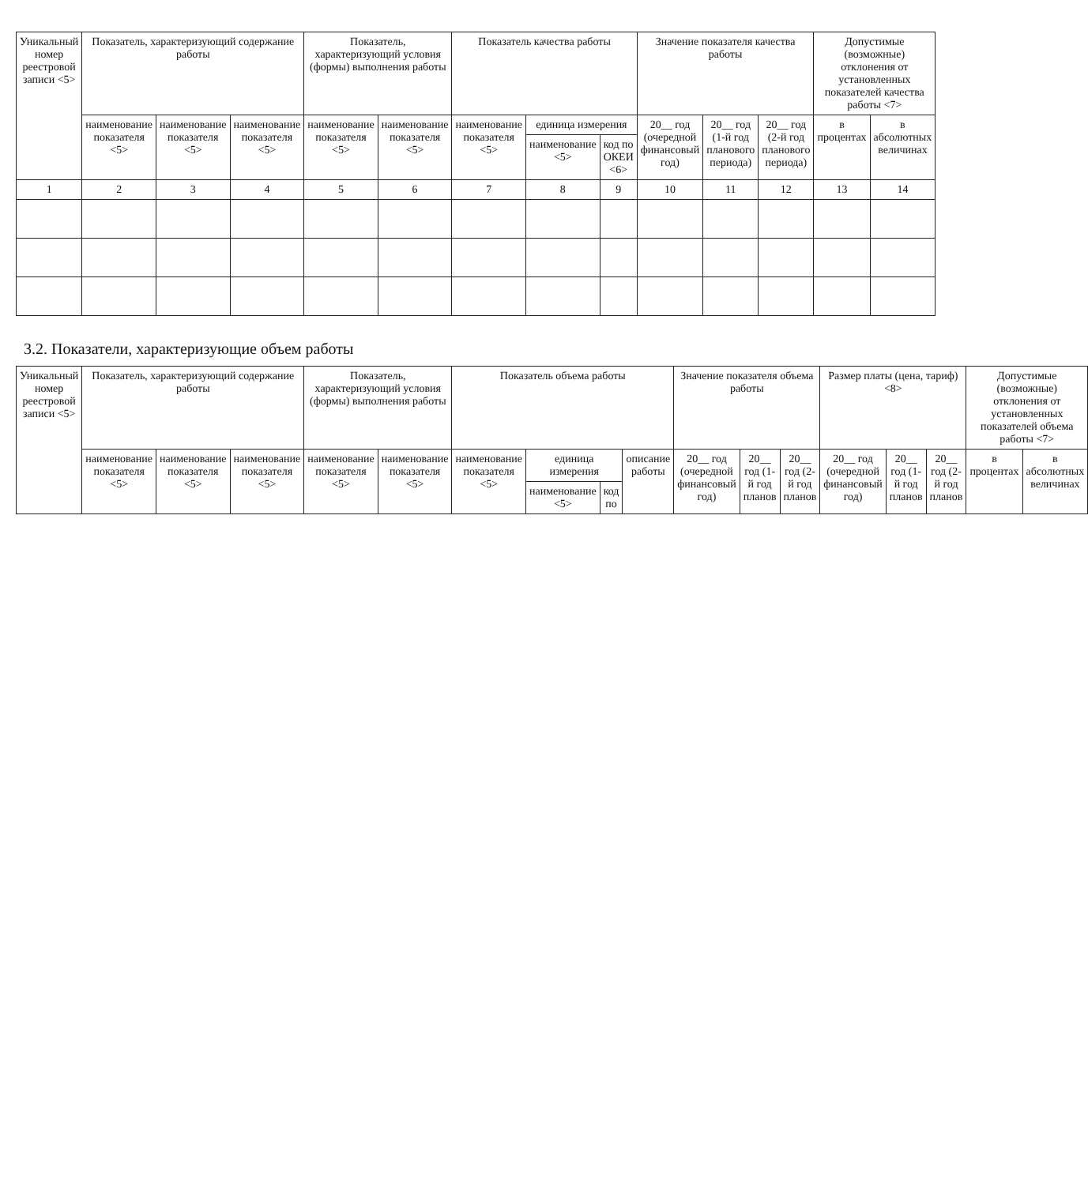| Уникальный номер реестровой записи <5> | Показатель, характеризующий содержание работы | | | Показатель, характеризующий условия (формы) выполнения работы | | Показатель качества работы | | | Значение показателя качества работы | | | Допустимые (возможные) отклонения от установленных показателей качества работы <7> | |
| --- | --- | --- | --- | --- | --- | --- | --- | --- | --- | --- | --- | --- | --- |
| | наименование показателя <5> | наименование показателя <5> | наименование показателя <5> | наименование показателя <5> | наименование показателя <5> | наименование показателя <5> | единица измерения | | 20__ год (очередной финансовый год) | 20__ год (1-й год планового периода) | 20__ год (2-й год планового периода) | в процентах | в абсолютных величинах |
| | | | | | | | наименование <5> | код по ОКЕИ <6> | | | | | |
| 1 | 2 | 3 | 4 | 5 | 6 | 7 | 8 | 9 | 10 | 11 | 12 | 13 | 14 |
3.2. Показатели, характеризующие объем работы
| Уникальный номер реестровой записи <5> | Показатель, характеризующий содержание работы | | | Показатель, характеризующий условия (формы) выполнения работы | | Показатель объема работы | | | | Значение показателя объема работы | | | Размер платы (цена, тариф) <8> | | | Допустимые (возможные) отклонения от установленных показателей объема работы <7> | |
| --- | --- | --- | --- | --- | --- | --- | --- | --- | --- | --- | --- | --- | --- | --- | --- | --- | --- |
| | наименование показателя <5> | наименование показателя <5> | наименование показателя <5> | наименование показателя <5> | наименование показателя <5> | наименование показателя <5> | единица измерения | | описание работы | 20__ год (очередной финансовый год) | 20__ год (1-й год планов | 20__ год (2-й год планов | 20__ год (очередной финансовый год) | 20__ год (1-й год планов | 20__ год (2-й год планов | в процентах | в абсолютных величинах |
| | | | | | | | наименование <5> | код по | | | | | | | | | |